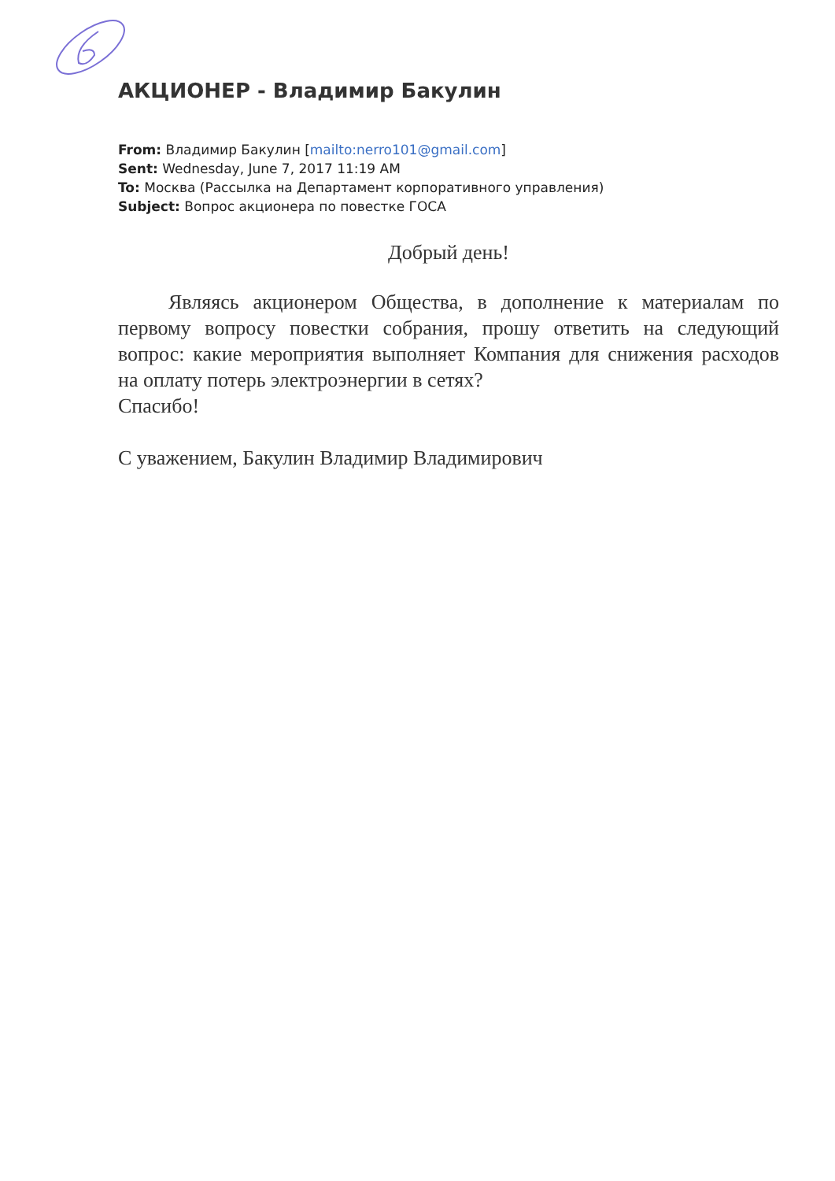АКЦИОНЕР - Владимир Бакулин
From: Владимир Бакулин [mailto:nerro101@gmail.com]
Sent: Wednesday, June 7, 2017 11:19 AM
To: Москва (Рассылка на Департамент корпоративного управления)
Subject: Вопрос акционера по повестке ГОСА
Добрый день!
Являясь акционером Общества, в дополнение к материалам по первому вопросу повестки собрания, прошу ответить на следующий вопрос: какие мероприятия выполняет Компания для снижения расходов на оплату потерь электроэнергии в сетях?
Спасибо!
С уважением, Бакулин Владимир Владимирович